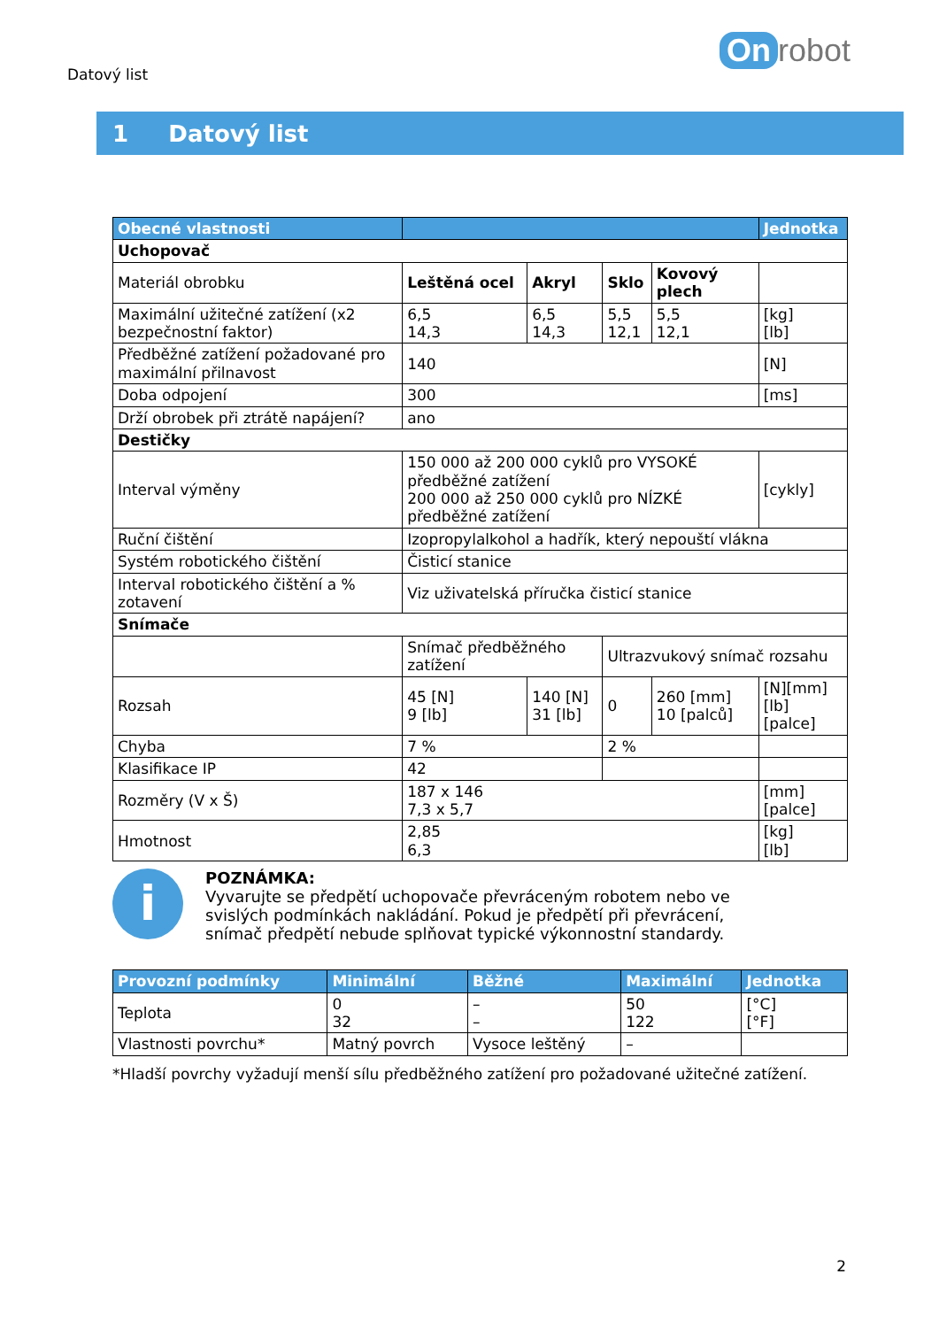Datový list
On robot
1 Datový list
| Obecné vlastnosti | | | | | Jednotka |
| --- | --- | --- | --- | --- | --- |
| Uchopovač | | | | | |
| Materiál obrobku | Leštěná ocel | Akryl | Sklo | Kovový plech | |
| Maximální užitečné zatížení (x2 bezpečnostní faktor) | 6,5 14,3 | 6,5 14,3 | 5,5 12,1 | 5,5 12,1 | [kg] [lb] |
| Předběžné zatížení požadované pro maximální přilnavost | 140 | | | | [N] |
| Doba odpojení | 300 | | | | [ms] |
| Drží obrobek při ztrátě napájení? | ano | | | | |
| Destičky | | | | | |
| Interval výměny | 150 000 až 200 000 cyklů pro VYSOKÉ předběžné zatížení 200 000 až 250 000 cyklů pro NÍZKÉ předběžné zatížení | | | | [cykly] |
| Ruční čištění | Izopropylalkohol a hadřík, který nepouští vlákna | | | | |
| Systém robotického čištění | Čisticí stanice | | | | |
| Interval robotického čištění a % zotavení | Viz uživatelská příručka čisticí stanice | | | | |
| Snímače | | | | | |
| | Snímač předběžného zatížení | | Ultrazvukový snímač rozsahu | | |
| Rozsah | 45 [N] 9 [lb] | 140 [N] 31 [lb] | 0 | 260 [mm] 10 [palců] | [N][mm] [lb] [palce] |
| Chyba | 7 % | | 2 % | | |
| Klasifikace IP | 42 | | | | |
| Rozměry (V x Š) | 187 x 146 7,3 x 5,7 | | | | [mm] [palce] |
| Hmotnost | 2,85 6,3 | | | | [kg] [lb] |
i
POZNÁMKA:
Vyvarujte se předpětí uchopovače převráceným robotem nebo ve
svislých podmínkách nakládání. Pokud je předpětí při převrácení,
snímač předpětí nebude splňovat typické výkonnostní standardy.
| Provozní podmínky | Minimální | Běžné | Maximální | Jednotka |
| --- | --- | --- | --- | --- |
| Teplota | 0 32 | – – | 50 122 | [°C] [°F] |
| Vlastnosti povrchu* | Matný povrch | Vysoce leštěný | – | |
*Hladší povrchy vyžadují menší sílu předběžného zatížení pro požadované užitečné zatížení.
2